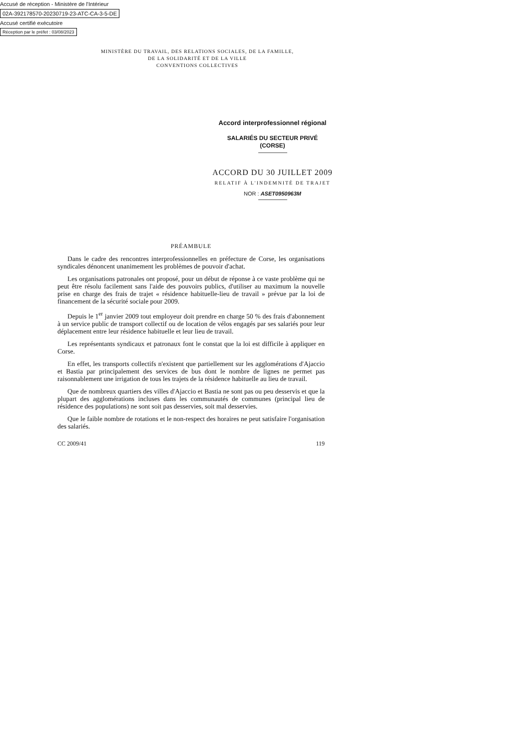Accusé de réception - Ministère de l'Intérieur
02A-392178570-20230719-23-ATC-CA-3-5-DE
Accusé certifié exécutoire
Réception par le préfet : 03/08/2023
MINISTÈRE DU TRAVAIL, DES RELATIONS SOCIALES, DE LA FAMILLE,
DE LA SOLIDARITÉ ET DE LA VILLE
CONVENTIONS COLLECTIVES
Accord interprofessionnel régional
SALARIÉS DU SECTEUR PRIVÉ
(CORSE)
ACCORD DU 30 JUILLET 2009
RELATIF À L'INDEMNITÉ DE TRAJET
NOR : ASET0950963M
PRÉAMBULE
Dans le cadre des rencontres interprofessionnelles en préfecture de Corse, les organisations syndicales dénoncent unanimement les problèmes de pouvoir d'achat.
Les organisations patronales ont proposé, pour un début de réponse à ce vaste problème qui ne peut être résolu facilement sans l'aide des pouvoirs publics, d'utiliser au maximum la nouvelle prise en charge des frais de trajet « résidence habituelle-lieu de travail » prévue par la loi de financement de la sécurité sociale pour 2009.
Depuis le 1<sup>er</sup> janvier 2009 tout employeur doit prendre en charge 50 % des frais d'abonnement à un service public de transport collectif ou de location de vélos engagés par ses salariés pour leur déplacement entre leur résidence habituelle et leur lieu de travail.
Les représentants syndicaux et patronaux font le constat que la loi est difficile à appliquer en Corse.
En effet, les transports collectifs n'existent que partiellement sur les agglomérations d'Ajaccio et Bastia par principalement des services de bus dont le nombre de lignes ne permet pas raisonnablement une irrigation de tous les trajets de la résidence habituelle au lieu de travail.
Que de nombreux quartiers des villes d'Ajaccio et Bastia ne sont pas ou peu desservis et que la plupart des agglomérations incluses dans les communautés de communes (principal lieu de résidence des populations) ne sont soit pas desservies, soit mal desservies.
Que le faible nombre de rotations et le non-respect des horaires ne peut satisfaire l'organisation des salariés.
CC 2009/41 119